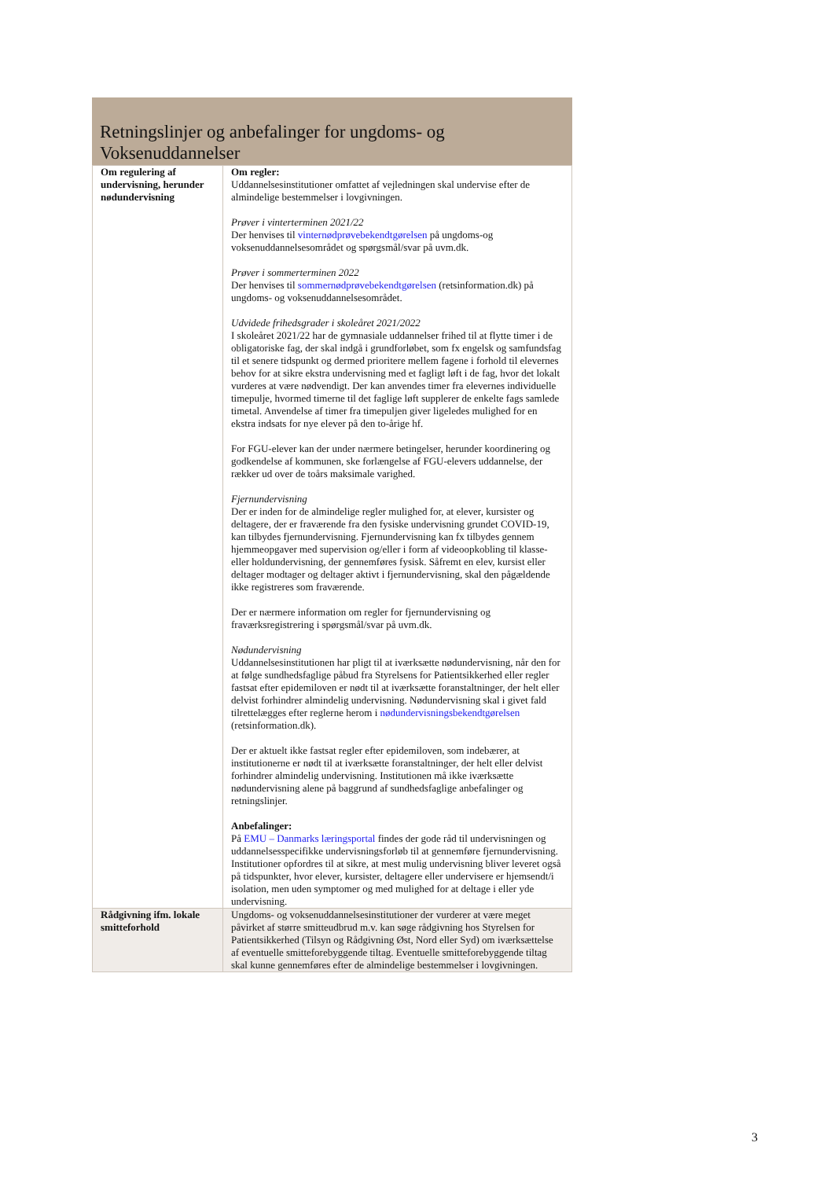Retningslinjer og anbefalinger for ungdoms- og Voksenuddannelser
| Om regulering af undervisning, herunder nødundervisning | Om regler: Uddannelsesinstitutioner omfattet af vejledningen skal undervise efter de almindelige bestemmelser i lovgivningen. Prøver i vinterterminen 2021/22 Der henvises til vinternødprøvebekendtgørelsen på ungdoms-og voksenuddannelsesområdet og spørgsmål/svar på uvm.dk. Prøver i sommerterminen 2022 Der henvises til sommernødprøvebekendtgørelsen (retsinformation.dk) på ungdoms- og voksenuddannelsesområdet. Udvidede frihedsgrader i skoleåret 2021/2022 I skoleåret 2021/22 har de gymnasiale uddannelser frihed til at flytte timer i de obligatoriske fag, der skal indgå i grundforløbet, som fx engelsk og samfundsfag til et senere tidspunkt og dermed prioritere mellem fagene i forhold til elevernes behov for at sikre ekstra undervisning med et fagligt løft i de fag, hvor det lokalt vurderes at være nødvendigt. Der kan anvendes timer fra elevernes individuelle timepulje, hvormed timerne til det faglige løft supplerer de enkelte fags samlede timetal. Anvendelse af timer fra timepuljen giver ligeledes mulighed for en ekstra indsats for nye elever på den to-årige hf. For FGU-elever kan der under nærmere betingelser, herunder koordinering og godkendelse af kommunen, ske forlængelse af FGU-elevers uddannelse, der rækker ud over de toårs maksimale varighed. Fjernundervisning Der er inden for de almindelige regler mulighed for, at elever, kursister og deltagere, der er fraværende fra den fysiske undervisning grundet COVID-19, kan tilbydes fjernundervisning. Fjernundervisning kan fx tilbydes gennem hjemmeopgaver med supervision og/eller i form af videoopkobling til klasse- eller holdundervisning, der gennemføres fysisk. Såfremt en elev, kursist eller deltager modtager og deltager aktivt i fjernundervisning, skal den pågældende ikke registreres som fraværende. Der er nærmere information om regler for fjernundervisning og fraværksregistrering i spørgsmål/svar på uvm.dk. Nødundervisning Uddannelsesinstitutionen har pligt til at iværksætte nødundervisning, når den for at følge sundhedsfaglige påbud fra Styrelsens for Patientsikkerhed eller regler fastsat efter epidemiloven er nødt til at iværksætte foranstaltninger, der helt eller delvist forhindrer almindelig undervisning. Nødundervisning skal i givet fald tilrettelægges efter reglerne herom i nødundervisningsbekendtgørelsen (retsinformation.dk). Der er aktuelt ikke fastsat regler efter epidemiloven, som indebærer, at institutionerne er nødt til at iværksætte foranstaltninger, der helt eller delvist forhindrer almindelig undervisning. Institutionen må ikke iværksætte nødundervisning alene på baggrund af sundhedsfaglige anbefalinger og retningslinjer. Anbefalinger: På EMU – Danmarks læringsportal findes der gode råd til undervisningen og uddannelsesspecifikke undervisningsforløb til at gennemføre fjernundervisning. Institutioner opfordres til at sikre, at mest mulig undervisning bliver leveret også på tidspunkter, hvor elever, kursister, deltagere eller undervisere er hjemsendt/i isolation, men uden symptomer og med mulighed for at deltage i eller yde undervisning. |
| Rådgivning ifm. lokale smitteforhold | Ungdoms- og voksenuddannelsesinstitutioner der vurderer at være meget påvirket af større smitteudbrud m.v. kan søge rådgivning hos Styrelsen for Patientsikkerhed (Tilsyn og Rådgivning Øst, Nord eller Syd) om iværksættelse af eventuelle smitteforebyggende tiltag. Eventuelle smitteforebyggende tiltag skal kunne gennemføres efter de almindelige bestemmelser i lovgivningen. |
3